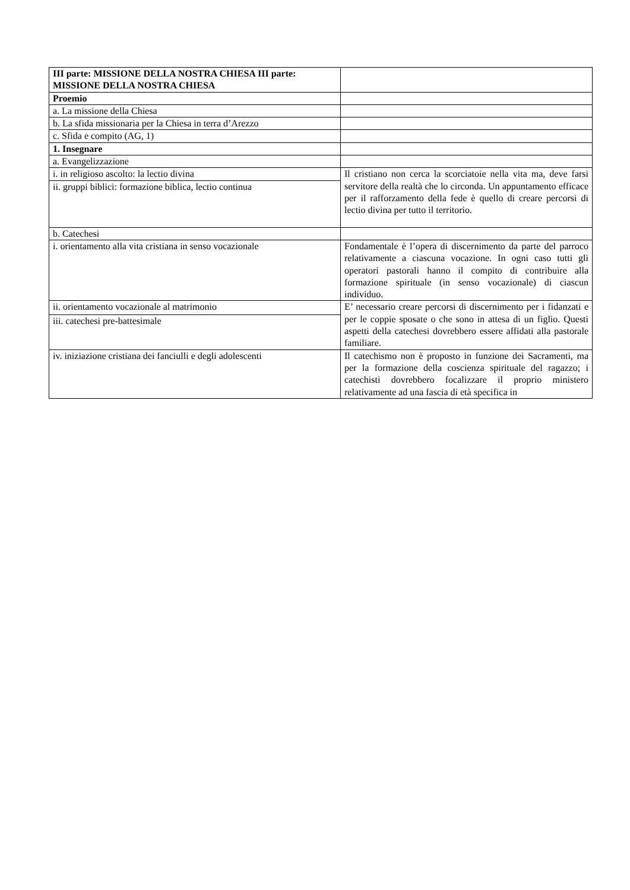| III parte: MISSIONE DELLA NOSTRA CHIESA III parte: MISSIONE DELLA NOSTRA CHIESA | |
| Proemio | |
| a. La missione della Chiesa | |
| b. La sfida missionaria per la Chiesa in terra d’Arezzo | |
| c. Sfida e compito (AG, 1) | |
| 1. Insegnare | |
| a. Evangelizzazione | |
| i. in religioso ascolto: la lectio divina | Il cristiano non cerca la scorciatoie nella vita ma, deve farsi servitore della realtà che lo circonda. Un appuntamento efficace per il rafforzamento della fede è quello di creare percorsi di lectio divina per tutto il territorio. |
| ii. gruppi biblici: formazione biblica, lectio continua | |
| b. Catechesi | |
| i. orientamento alla vita cristiana in senso vocazionale | Fondamentale è l’opera di discernimento da parte del parroco relativamente a ciascuna vocazione. In ogni caso tutti gli operatori pastorali hanno il compito di contribuire alla formazione spirituale (in senso vocazionale) di ciascun individuo. |
| ii. orientamento vocazionale al matrimonio | E’ necessario creare percorsi di discernimento per i fidanzati e per le coppie sposate o che sono in attesa di un figlio. Questi aspetti della catechesi dovrebbero essere affidati alla pastorale familiare. |
| iii. catechesi pre-battesimale | |
| iv. iniziazione cristiana dei fanciulli e degli adolescenti | Il catechismo non è proposto in funzione dei Sacramenti, ma per la formazione della coscienza spirituale del ragazzo; i catechisti dovrebbero focalizzare il proprio ministero relativamente ad una fascia di età specifica in |